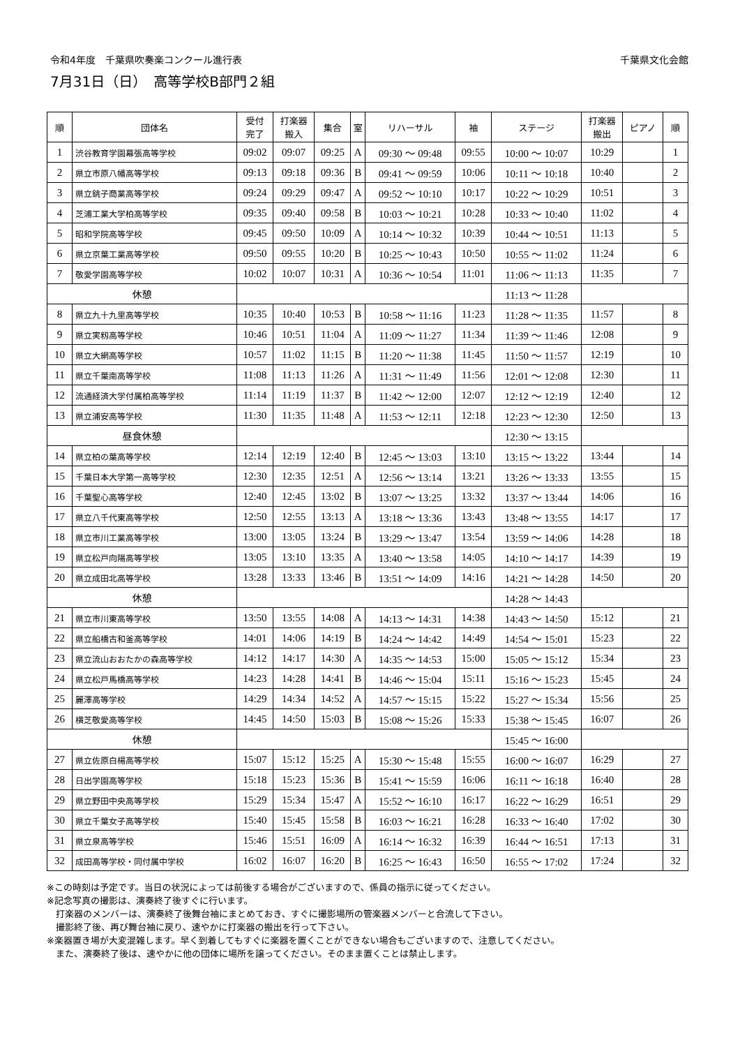令和4年度　千葉県吹奏楽コンクール進行表 千葉県文化会館
7月31日（日）　高等学校B部門２組
| 順 | 団体名 | 受付 完了 | 打楽器 搬入 | 集合 | 室 | リハーサル | 袖 | ステージ | 打楽器 搬出 | ピアノ | 順 |
| --- | --- | --- | --- | --- | --- | --- | --- | --- | --- | --- | --- |
| 1 | 渋谷教育学園幕張高等学校 | 09:02 | 09:07 | 09:25 | A | 09:30 ～ 09:48 | 09:55 | 10:00 ～ 10:07 | 10:29 | | 1 |
| 2 | 県立市原八幡高等学校 | 09:13 | 09:18 | 09:36 | B | 09:41 ～ 09:59 | 10:06 | 10:11 ～ 10:18 | 10:40 | | 2 |
| 3 | 県立銚子商業高等学校 | 09:24 | 09:29 | 09:47 | A | 09:52 ～ 10:10 | 10:17 | 10:22 ～ 10:29 | 10:51 | | 3 |
| 4 | 芝浦工業大学柏高等学校 | 09:35 | 09:40 | 09:58 | B | 10:03 ～ 10:21 | 10:28 | 10:33 ～ 10:40 | 11:02 | | 4 |
| 5 | 昭和学院高等学校 | 09:45 | 09:50 | 10:09 | A | 10:14 ～ 10:32 | 10:39 | 10:44 ～ 10:51 | 11:13 | | 5 |
| 6 | 県立京葉工業高等学校 | 09:50 | 09:55 | 10:20 | B | 10:25 ～ 10:43 | 10:50 | 10:55 ～ 11:02 | 11:24 | | 6 |
| 7 | 敬愛学園高等学校 | 10:02 | 10:07 | 10:31 | A | 10:36 ～ 10:54 | 11:01 | 11:06 ～ 11:13 | 11:35 | | 7 |
| 休憩 | | | | | | | | 11:13 ～ 11:28 | | | |
| 8 | 県立九十九里高等学校 | 10:35 | 10:40 | 10:53 | B | 10:58 ～ 11:16 | 11:23 | 11:28 ～ 11:35 | 11:57 | | 8 |
| 9 | 県立実籾高等学校 | 10:46 | 10:51 | 11:04 | A | 11:09 ～ 11:27 | 11:34 | 11:39 ～ 11:46 | 12:08 | | 9 |
| 10 | 県立大網高等学校 | 10:57 | 11:02 | 11:15 | B | 11:20 ～ 11:38 | 11:45 | 11:50 ～ 11:57 | 12:19 | | 10 |
| 11 | 県立千葉南高等学校 | 11:08 | 11:13 | 11:26 | A | 11:31 ～ 11:49 | 11:56 | 12:01 ～ 12:08 | 12:30 | | 11 |
| 12 | 流通経済大学付属柏高等学校 | 11:14 | 11:19 | 11:37 | B | 11:42 ～ 12:00 | 12:07 | 12:12 ～ 12:19 | 12:40 | | 12 |
| 13 | 県立浦安高等学校 | 11:30 | 11:35 | 11:48 | A | 11:53 ～ 12:11 | 12:18 | 12:23 ～ 12:30 | 12:50 | | 13 |
| 昼食休憩 | | | | | | | | 12:30 ～ 13:15 | | | |
| 14 | 県立柏の葉高等学校 | 12:14 | 12:19 | 12:40 | B | 12:45 ～ 13:03 | 13:10 | 13:15 ～ 13:22 | 13:44 | | 14 |
| 15 | 千葉日本大学第一高等学校 | 12:30 | 12:35 | 12:51 | A | 12:56 ～ 13:14 | 13:21 | 13:26 ～ 13:33 | 13:55 | | 15 |
| 16 | 千葉聖心高等学校 | 12:40 | 12:45 | 13:02 | B | 13:07 ～ 13:25 | 13:32 | 13:37 ～ 13:44 | 14:06 | | 16 |
| 17 | 県立八千代東高等学校 | 12:50 | 12:55 | 13:13 | A | 13:18 ～ 13:36 | 13:43 | 13:48 ～ 13:55 | 14:17 | | 17 |
| 18 | 県立市川工業高等学校 | 13:00 | 13:05 | 13:24 | B | 13:29 ～ 13:47 | 13:54 | 13:59 ～ 14:06 | 14:28 | | 18 |
| 19 | 県立松戸向陽高等学校 | 13:05 | 13:10 | 13:35 | A | 13:40 ～ 13:58 | 14:05 | 14:10 ～ 14:17 | 14:39 | | 19 |
| 20 | 県立成田北高等学校 | 13:28 | 13:33 | 13:46 | B | 13:51 ～ 14:09 | 14:16 | 14:21 ～ 14:28 | 14:50 | | 20 |
| 休憩 | | | | | | | | 14:28 ～ 14:43 | | | |
| 21 | 県立市川東高等学校 | 13:50 | 13:55 | 14:08 | A | 14:13 ～ 14:31 | 14:38 | 14:43 ～ 14:50 | 15:12 | | 21 |
| 22 | 県立船橋古和釜高等学校 | 14:01 | 14:06 | 14:19 | B | 14:24 ～ 14:42 | 14:49 | 14:54 ～ 15:01 | 15:23 | | 22 |
| 23 | 県立流山おおたかの森高等学校 | 14:12 | 14:17 | 14:30 | A | 14:35 ～ 14:53 | 15:00 | 15:05 ～ 15:12 | 15:34 | | 23 |
| 24 | 県立松戸馬橋高等学校 | 14:23 | 14:28 | 14:41 | B | 14:46 ～ 15:04 | 15:11 | 15:16 ～ 15:23 | 15:45 | | 24 |
| 25 | 麗澤高等学校 | 14:29 | 14:34 | 14:52 | A | 14:57 ～ 15:15 | 15:22 | 15:27 ～ 15:34 | 15:56 | | 25 |
| 26 | 横芝敬愛高等学校 | 14:45 | 14:50 | 15:03 | B | 15:08 ～ 15:26 | 15:33 | 15:38 ～ 15:45 | 16:07 | | 26 |
| 休憩 | | | | | | | | 15:45 ～ 16:00 | | | |
| 27 | 県立佐原白楊高等学校 | 15:07 | 15:12 | 15:25 | A | 15:30 ～ 15:48 | 15:55 | 16:00 ～ 16:07 | 16:29 | | 27 |
| 28 | 日出学園高等学校 | 15:18 | 15:23 | 15:36 | B | 15:41 ～ 15:59 | 16:06 | 16:11 ～ 16:18 | 16:40 | | 28 |
| 29 | 県立野田中央高等学校 | 15:29 | 15:34 | 15:47 | A | 15:52 ～ 16:10 | 16:17 | 16:22 ～ 16:29 | 16:51 | | 29 |
| 30 | 県立千葉女子高等学校 | 15:40 | 15:45 | 15:58 | B | 16:03 ～ 16:21 | 16:28 | 16:33 ～ 16:40 | 17:02 | | 30 |
| 31 | 県立泉高等学校 | 15:46 | 15:51 | 16:09 | A | 16:14 ～ 16:32 | 16:39 | 16:44 ～ 16:51 | 17:13 | | 31 |
| 32 | 成田高等学校・同付属中学校 | 16:02 | 16:07 | 16:20 | B | 16:25 ～ 16:43 | 16:50 | 16:55 ～ 17:02 | 17:24 | | 32 |
※この時刻は予定です。当日の状況によっては前後する場合がございますので、係員の指示に従ってください。
※記念写真の撮影は、演奏終了後すぐに行います。
　打楽器のメンバーは、演奏終了後舞台袖にまとめておき、すぐに撮影場所の管楽器メンバーと合流して下さい。
　撮影終了後、再び舞台袖に戻り、速やかに打楽器の搬出を行って下さい。
※楽器置き場が大変混雑します。早く到着してもすぐに楽器を置くことができない場合もございますので、注意してください。
　また、演奏終了後は、速やかに他の団体に場所を譲ってください。そのまま置くことは禁止します。